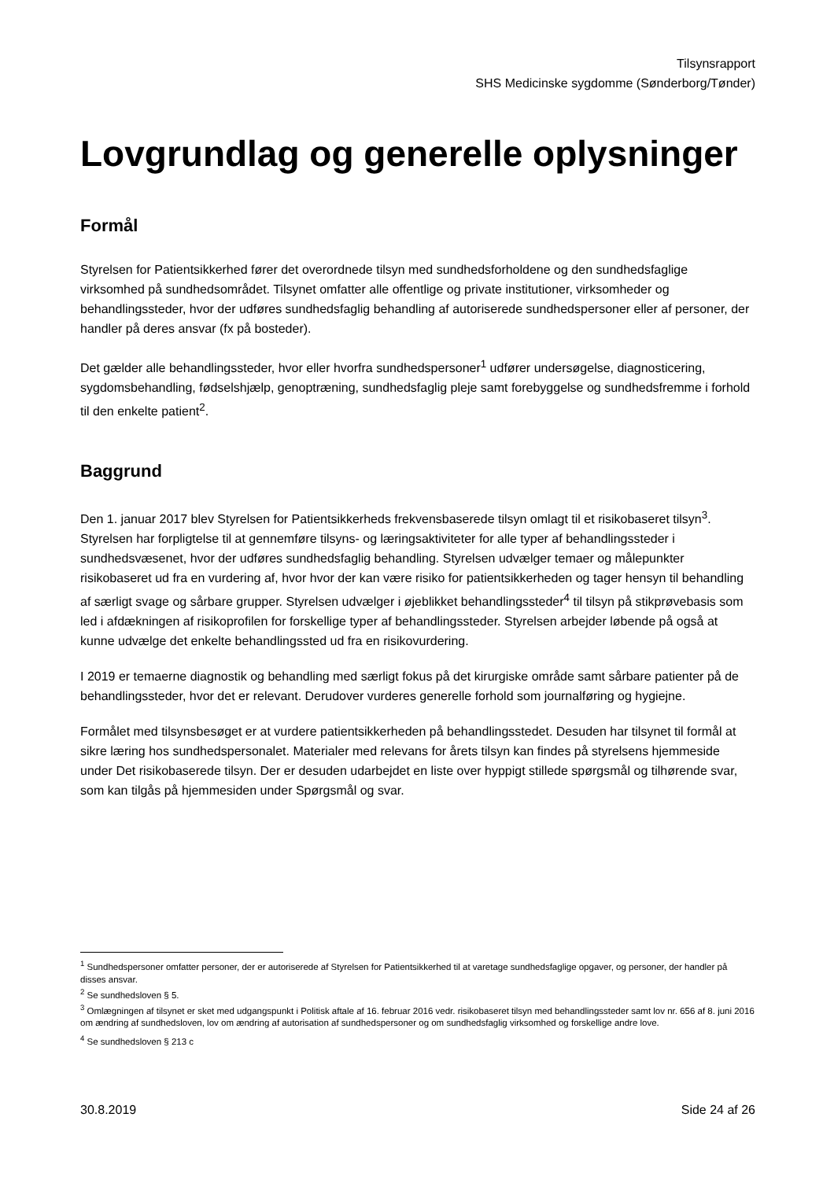Tilsynsrapport
SHS Medicinske sygdomme (Sønderborg/Tønder)
Lovgrundlag og generelle oplysninger
Formål
Styrelsen for Patientsikkerhed fører det overordnede tilsyn med sundhedsforholdene og den sundhedsfaglige virksomhed på sundhedsområdet. Tilsynet omfatter alle offentlige og private institutioner, virksomheder og behandlingssteder, hvor der udføres sundhedsfaglig behandling af autoriserede sundhedspersoner eller af personer, der handler på deres ansvar (fx på bosteder).
Det gælder alle behandlingssteder, hvor eller hvorfra sundhedspersoner<sup>1</sup> udfører undersøgelse, diagnosticering, sygdomsbehandling, fødselshjælp, genoptræning, sundhedsfaglig pleje samt forebyggelse og sundhedsfremme i forhold til den enkelte patient<sup>2</sup>.
Baggrund
Den 1. januar 2017 blev Styrelsen for Patientsikkerheds frekvensbaserede tilsyn omlagt til et risikobaseret tilsyn<sup>3</sup>. Styrelsen har forpligtelse til at gennemføre tilsyns- og læringsaktiviteter for alle typer af behandlingssteder i sundhedsvæsenet, hvor der udføres sundhedsfaglig behandling. Styrelsen udvælger temaer og målepunkter risikobaseret ud fra en vurdering af, hvor hvor der kan være risiko for patientsikkerheden og tager hensyn til behandling af særligt svage og sårbare grupper. Styrelsen udvælger i øjeblikket behandlingssteder<sup>4</sup> til tilsyn på stikprøvebasis som led i afdækningen af risikoprofilen for forskellige typer af behandlingssteder. Styrelsen arbejder løbende på også at kunne udvælge det enkelte behandlingssted ud fra en risikovurdering.
I 2019 er temaerne diagnostik og behandling med særligt fokus på det kirurgiske område samt sårbare patienter på de behandlingssteder, hvor det er relevant. Derudover vurderes generelle forhold som journalføring og hygiejne.
Formålet med tilsynsbesøget er at vurdere patientsikkerheden på behandlingsstedet. Desuden har tilsynet til formål at sikre læring hos sundhedspersonalet. Materialer med relevans for årets tilsyn kan findes på styrelsens hjemmeside under Det risikobaserede tilsyn. Der er desuden udarbejdet en liste over hyppigt stillede spørgsmål og tilhørende svar, som kan tilgås på hjemmesiden under Spørgsmål og svar.
<sup>1</sup> Sundhedspersoner omfatter personer, der er autoriserede af Styrelsen for Patientsikkerhed til at varetage sundhedsfaglige opgaver, og personer, der handler på disses ansvar.
<sup>2</sup> Se sundhedsloven § 5.
<sup>3</sup> Omlægningen af tilsynet er sket med udgangspunkt i Politisk aftale af 16. februar 2016 vedr. risikobaseret tilsyn med behandlingssteder samt lov nr. 656 af 8. juni 2016 om ændring af sundhedsloven, lov om ændring af autorisation af sundhedspersoner og om sundhedsfaglig virksomhed og forskellige andre love.
<sup>4</sup> Se sundhedsloven § 213 c
30.8.2019 Side 24 af 26